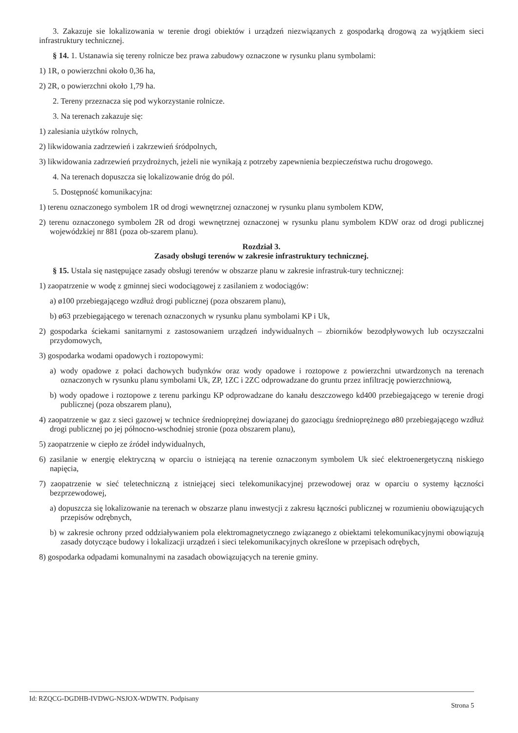3. Zakazuje sie lokalizowania w terenie drogi obiektów i urządzeń niezwiązanych z gospodarką drogową za wyjątkiem sieci infrastruktury technicznej.
§ 14. 1. Ustanawia się tereny rolnicze bez prawa zabudowy oznaczone w rysunku planu symbolami:
1) 1R, o powierzchni około 0,36 ha,
2) 2R, o powierzchni około 1,79 ha.
2. Tereny przeznacza się pod wykorzystanie rolnicze.
3. Na terenach zakazuje się:
1) zalesiania użytków rolnych,
2) likwidowania zadrzewień i zakrzewień śródpolnych,
3) likwidowania zadrzewień przydrożnych, jeżeli nie wynikają z potrzeby zapewnienia bezpieczeństwa ruchu drogowego.
4. Na terenach dopuszcza się lokalizowanie dróg do pól.
5. Dostępność komunikacyjna:
1) terenu oznaczonego symbolem 1R od drogi wewnętrznej oznaczonej w rysunku planu symbolem KDW,
2) terenu oznaczonego symbolem 2R od drogi wewnętrznej oznaczonej w rysunku planu symbolem KDW oraz od drogi publicznej wojewódzkiej nr 881 (poza ob-szarem planu).
Rozdział 3.
Zasady obsługi terenów w zakresie infrastruktury technicznej.
§ 15. Ustala się następujące zasady obsługi terenów w obszarze planu w zakresie infrastruk-tury technicznej:
1) zaopatrzenie w wodę z gminnej sieci wodociągowej z zasilaniem z wodociągów:
a) ø100 przebiegającego wzdłuż drogi publicznej (poza obszarem planu),
b) ø63 przebiegającego w terenach oznaczonych w rysunku planu symbolami KP i Uk,
2) gospodarka ściekami sanitarnymi z zastosowaniem urządzeń indywidualnych – zbiorników bezodpływowych lub oczyszczalni przydomowych,
3) gospodarka wodami opadowych i roztopowymi:
a) wody opadowe z połaci dachowych budynków oraz wody opadowe i roztopowe z powierzchni utwardzonych na terenach oznaczonych w rysunku planu symbolami Uk, ZP, 1ZC i 2ZC odprowadzane do gruntu przez infiltrację powierzchniową,
b) wody opadowe i roztopowe z terenu parkingu KP odprowadzane do kanału deszczowego kd400 przebiegającego w terenie drogi publicznej (poza obszarem planu),
4) zaopatrzenie w gaz z sieci gazowej w technice średnioprężnej dowiązanej do gazociągu średnioprężnego ø80 przebiegającego wzdłuż drogi publicznej po jej północno-wschodniej stronie (poza obszarem planu),
5) zaopatrzenie w ciepło ze źródeł indywidualnych,
6) zasilanie w energię elektryczną w oparciu o istniejącą na terenie oznaczonym symbolem Uk sieć elektroenergetyczną niskiego napięcia,
7) zaopatrzenie w sieć teletechniczną z istniejącej sieci telekomunikacyjnej przewodowej oraz w oparciu o systemy łączności bezprzewodowej,
a) dopuszcza się lokalizowanie na terenach w obszarze planu inwestycji z zakresu łączności publicznej w rozumieniu obowiązujących przepisów odrębnych,
b) w zakresie ochrony przed oddziaływaniem pola elektromagnetycznego związanego z obiektami telekomunikacyjnymi obowiązują zasady dotyczące budowy i lokalizacji urządzeń i sieci telekomunikacyjnych określone w przepisach odrębych,
8) gospodarka odpadami komunalnymi na zasadach obowiązujących na terenie gminy.
Id: RZQCG-DGDHB-IVDWG-NSJOX-WDWTN. Podpisany Strona 5